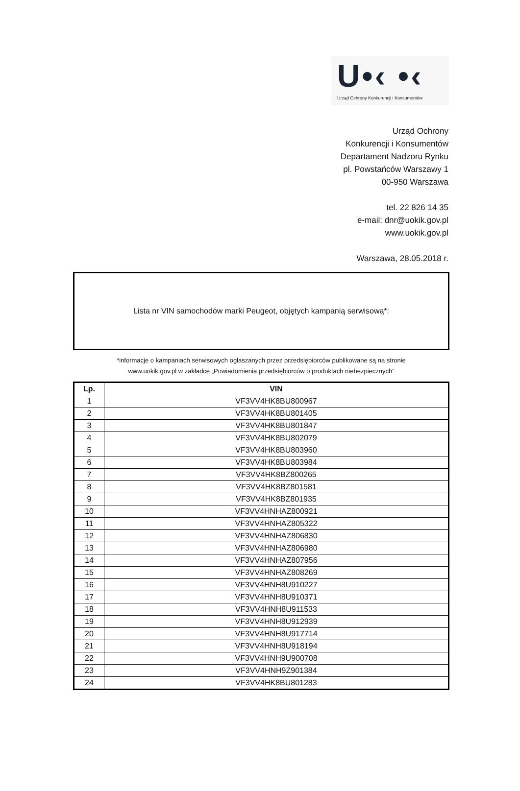U•‹ •‹
Urząd Ochrony Konkurencji i Konsumentów
Urząd Ochrony
Konkurencji i Konsumentów
Departament Nadzoru Rynku
pl. Powstańców Warszawy 1
00-950 Warszawa
tel. 22 826 14 35
e-mail: dnr@uokik.gov.pl
www.uokik.gov.pl
Warszawa, 28.05.2018 r.
Lista nr VIN samochodów marki Peugeot, objętych kampanią serwisową*:
*informacje o kampaniach serwisowych ogłaszanych przez przedsiębiorców publikowane są na stronie
www.uokik.gov.pl w zakładce „Powiadomienia przedsiębiorców o produktach niebezpiecznych”
| Lp. | VIN |
| --- | --- |
| 1 | VF3VV4HK8BU800967 |
| 2 | VF3VV4HK8BU801405 |
| 3 | VF3VV4HK8BU801847 |
| 4 | VF3VV4HK8BU802079 |
| 5 | VF3VV4HK8BU803960 |
| 6 | VF3VV4HK8BU803984 |
| 7 | VF3VV4HK8BZ800265 |
| 8 | VF3VV4HK8BZ801581 |
| 9 | VF3VV4HK8BZ801935 |
| 10 | VF3VV4HNHAZ800921 |
| 11 | VF3VV4HNHAZ805322 |
| 12 | VF3VV4HNHAZ806830 |
| 13 | VF3VV4HNHAZ806980 |
| 14 | VF3VV4HNHAZ807956 |
| 15 | VF3VV4HNHAZ808269 |
| 16 | VF3VV4HNH8U910227 |
| 17 | VF3VV4HNH8U910371 |
| 18 | VF3VV4HNH8U911533 |
| 19 | VF3VV4HNH8U912939 |
| 20 | VF3VV4HNH8U917714 |
| 21 | VF3VV4HNH8U918194 |
| 22 | VF3VV4HNH9U900708 |
| 23 | VF3VV4HNH9Z901384 |
| 24 | VF3VV4HK8BU801283 |